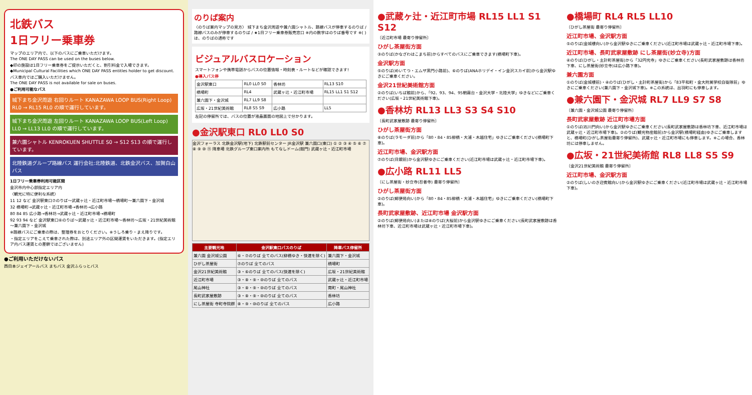北鉄バス
1日フリー乗車券
マップのエリア内で、以下のバスにご乗車いただけます。
The ONE DAY PASS can be used on the buses below.
◆印の施設は1日フリー乗車券をご提示いただくと、割引料金で入場できます。
◆Municipal Cultural Facilities which ONE DAY PASS entitles holder to get discount.
バス車内ではご購入いただけません。
The ONE DAY PASS is not available for sale on buses.
●ご利用可能なバス
城下まち金沢周遊 右回りルート KANAZAWA LOOP BUS(Right Loop) RL0 → RL15 RL0 の順で運行しています。
城下まち金沢周遊 左回りルート KANAZAWA LOOP BUS(Left Loop) LL0 → LL13 LL0 の順で運行しています。
兼六園シャトル KENROKUEN SHUTTLE S0 → S12 S13 の順で運行しています。
北陸鉄道グループ路線バス 運行会社:北陸鉄道、北鉄金沢バス、加賀白山バス
1日フリー乗車券利用可能区間
金沢市内中心部指定エリア内
〈観光に特に便利な系統〉
11 12 など 金沢駅東口⑦のりば～武蔵ヶ辻・近江町市場～橋場町～兼六園下・金沢城
32 橋場町→武蔵ヶ辻・近江町市場→香林坊→広小路
80 84 85 広小路→香林坊→武蔵ヶ辻・近江町市場→橋場町
92 93 94 など 金沢駅東口⑥のりば～武蔵ヶ辻・近江町市場～香林坊～広坂・21世紀美術館～兼六園下・金沢城
※路線バスにご乗車の際は、整理券をおとりください。※うしろ乗り・まえ降りです。
・指定エリアをこえて乗車された際は、別途エリア外の区間運賃をいただきます。(指定エリア内バス運賃との差額ではございません)
●ご利用いただけないバス
西日本ジェイアールバス まちバス 金沢ふらっとバス
のりば案内
〈のりば案内マップの見方〉 城下まち金沢周遊や兼六園シャトル、路線バスが停車するのりば / 路線バスのみが停車するのりば / ★1日フリー乗車券販売窓口 ※内の数字はのりば番号です ※( )は、のりばの通称です
ビジュアルバスロケーション
スマートフォンや携帯電話からバスの位置情報・時刻表・ルートなどが確認できます!
●導入バス停
| 金沢駅東口 | RL0 LL0 S0 | 香林坊 | RL13 S10 |
| 橋場町 | RL4 | 武蔵ヶ辻・近江町市場 | RL15 LL1 S1 S12 |
| 兼六園下・金沢城 | RL7 LL9 S8 | | |
| 広坂・21世紀美術館 | RL8 S5 S9 | 広小路 | LL5 |
左記の停留所では、バスの位置が液晶画面の地図上で分かります。
●金沢駅東口 RL0 LL0 S0
金沢フォーラス 北鉄金沢駅(地下) 北鉄駅前センター JR金沢駅 兼六園口(東口) ① ② ③ ④ ⑤ ⑥ ⑦ ⑧ ⑨ ⑩ ⑪ 降車場 北鉄グループ東口案内所 もてなしドーム(鼓門) 武蔵ヶ辻・近江町市場
| 主要観光地 | 金沢駅東口バスのりば | 降車バス停留所 |
| --- | --- | --- |
| 兼六園 金沢城公園 | ⑥・⑦のりば 全てのバス(柳橋ゆき・快速を除く) | 兼六園下・金沢城 |
| ひがし茶屋街 | ⑦のりば 全てのバス | 橋場町 |
| 金沢21世紀美術館 | ③・⑥のりば 全てのバス(快速を除く) | 広坂・21世紀美術館 |
| 近江町市場 | ③・⑧・⑨・⑩のりば 全てのバス | 武蔵ヶ辻・近江町市場 |
| 尾山神社 | ③・⑧・⑨・⑩のりば 全てのバス | 南町・尾山神社 |
| 長町武家屋敷跡 | ③・⑧・⑨・⑩のりば 全てのバス | 香林坊 |
| にし茶屋街 寺町寺院群 | ⑧・⑨・⑩のりば 全てのバス | 広小路 |
●武蔵ヶ辻・近江町市場 RL15 LL1 S1 S12
〔近江町市場 最寄り停留所〕
ひがし茶屋街方面
③のりば(かなざわはこまち前)からすべてのバスにご乗車できます(橋場町下車)。
金沢駅方面
⑤のりば(めいてつ・エムザ黒門小路前)、⑥のりば(ANAホリデイ・イン金沢スカイ前)から金沢駅ゆきにご乗車ください。
金沢21世紀美術館方面
②のりば(いちば館前)から、「92、93、94、95朝霧台・金沢大学・北陸大学」ゆきなどにご乗車ください(広坂・21世紀美術館下車)。
●香林坊 RL13 LL3 S3 S4 S10
〔長町武家屋敷跡 最寄り停留所〕
ひがし茶屋街方面
⑧のりば(ラモーダ前)から「80・84・85柳橋・大浦・木越住宅」ゆきにご乗車ください(橋場町下車)。
近江町市場、金沢駅方面
⑦のりば(日銀前)から金沢駅ゆきにご乗車ください(近江町市場は武蔵ヶ辻・近江町市場下車)。
●広小路 RL11 LL5
〔にし茶屋街・妙立寺(忍者寺) 最寄り停留所〕
ひがし茶屋街方面
②のりば(郵便局向い)から「80・84・85柳橋・大浦・木越住宅」ゆきにご乗車ください(橋場町下車)。
長町武家屋敷跡、近江町市場 金沢駅方面
②のりば(郵便局向い)または④のりば(大桜前)から金沢駅ゆきにご乗車ください(長町武家屋敷跡は香林坊下車、近江町市場は武蔵ヶ辻・近江町市場下車)。
●橋場町 RL4 RL5 LL10
〔ひがし茶屋街 最寄り停留所〕
近江町市場、金沢駅方面
⑤のりば(金城樓向い)から金沢駅ゆきにご乗車ください(近江町市場は武蔵ヶ辻・近江町市場下車)。
近江町市場、長町武家屋敷跡 にし茶屋街(妙立寺)方面
④のりば(ひがし・主計町茶屋街)から「32円光寺」ゆきにご乗車ください(長町武家屋敷跡は香林坊下車、にし茶屋街(妙立寺)は広小路下車)。
兼六園方面
①のりば(金城樓前)・④のりば(ひがし・主計町茶屋街)から「83平和町・金大附属学校自衛隊前」ゆきにご乗車ください(兼六園下・金沢城下車)。※この系統は、出羽町にも停車します。
●兼六園下・金沢城 RL7 LL9 S7 S8
〔兼六園・金沢城公園 最寄り停留所〕
長町武家屋敷跡 近江町市場方面
①のりば(石川門向い)から金沢駅ゆきにご乗車ください(長町武家屋敷跡は香林坊下車、近江町市場は武蔵ヶ辻・近江町市場下車)。②のりば(観光物産館前)から金沢駅(橋場町経由)ゆきにご乗車しますと、橋場町(ひがし茶屋街最寄り停留所)、武蔵ヶ辻・近江町市場にも停車します。※この場合、香林坊には停車しません。
●広坂・21世紀美術館 RL8 LL8 S5 S9
〔金沢21世紀美術館 最寄り停留所〕
近江町市場、金沢駅方面
②のりば(しいのき迎賓館向い)から金沢駅ゆきにご乗車ください(近江町市場は武蔵ヶ辻・近江町市場下車)。